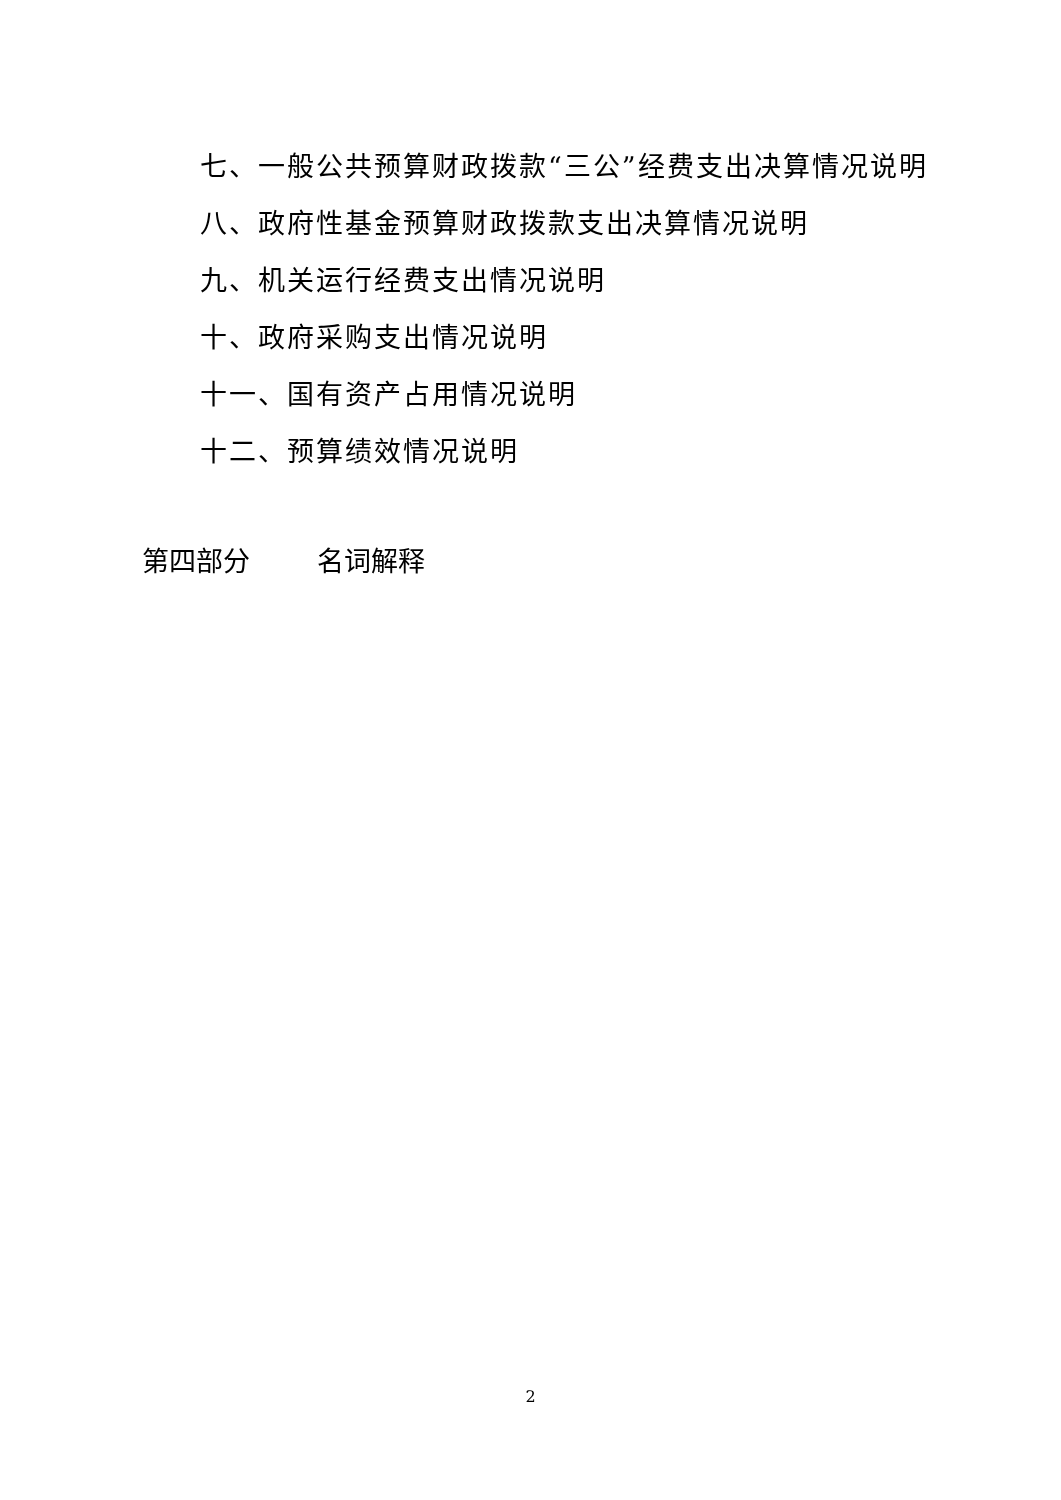七、一般公共预算财政拨款“三公”经费支出决算情况说明
八、政府性基金预算财政拨款支出决算情况说明
九、机关运行经费支出情况说明
十、政府采购支出情况说明
十一、国有资产占用情况说明
十二、预算绩效情况说明
第四部分 名词解释
2